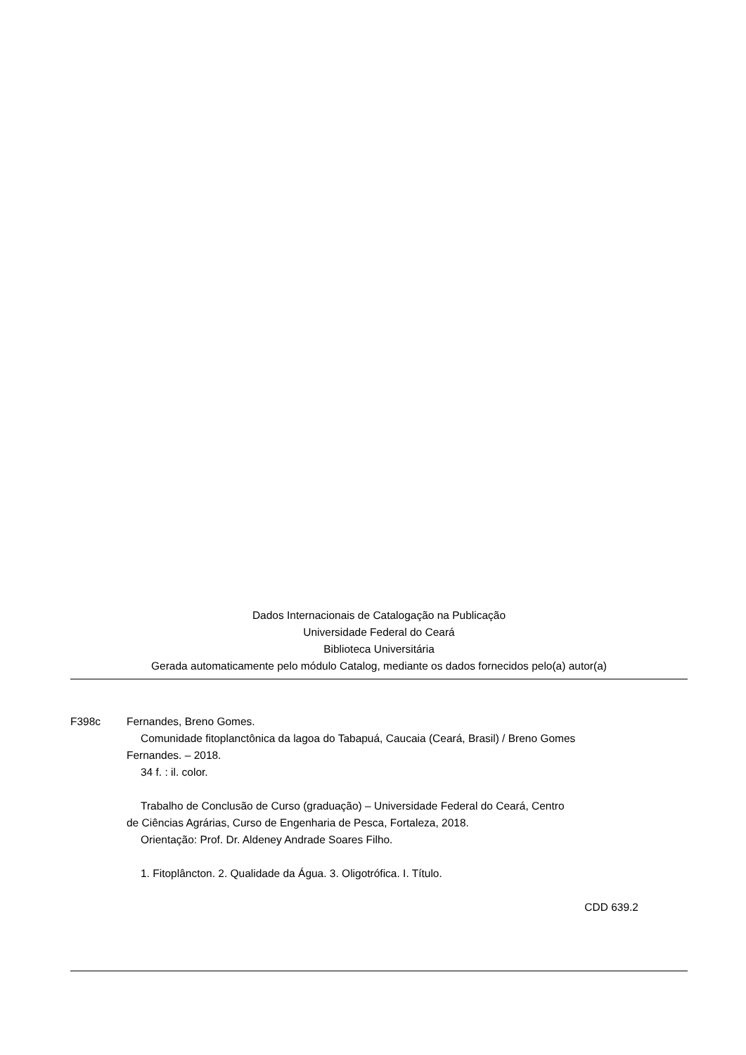Dados Internacionais de Catalogação na Publicação
Universidade Federal do Ceará
Biblioteca Universitária
Gerada automaticamente pelo módulo Catalog, mediante os dados fornecidos pelo(a) autor(a)
F398c Fernandes, Breno Gomes.
Comunidade fitoplanctônica da lagoa do Tabapuá, Caucaia (Ceará, Brasil) / Breno Gomes
Fernandes. – 2018.
34 f. : il. color.
Trabalho de Conclusão de Curso (graduação) – Universidade Federal do Ceará, Centro
de Ciências Agrárias, Curso de Engenharia de Pesca, Fortaleza, 2018.
Orientação: Prof. Dr. Aldeney Andrade Soares Filho.
1. Fitoplâncton. 2. Qualidade da Água. 3. Oligotrófica. I. Título.
CDD 639.2